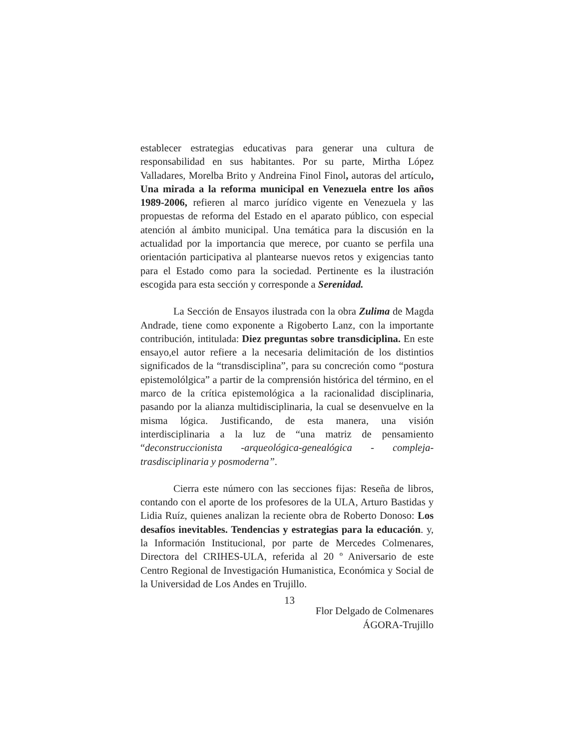establecer estrategias educativas para generar una cultura de responsabilidad en sus habitantes. Por su parte, Mirtha López Valladares, Morelba Brito y Andreina Finol Finol, autoras del artículo, Una mirada a la reforma municipal en Venezuela entre los años 1989-2006, refieren al marco jurídico vigente en Venezuela y las propuestas de reforma del Estado en el aparato público, con especial atención al ámbito municipal. Una temática para la discusión en la actualidad por la importancia que merece, por cuanto se perfila una orientación participativa al plantearse nuevos retos y exigencias tanto para el Estado como para la sociedad. Pertinente es la ilustración escogida para esta sección y corresponde a Serenidad.
La Sección de Ensayos ilustrada con la obra Zulima de Magda Andrade, tiene como exponente a Rigoberto Lanz, con la importante contribución, intitulada: Diez preguntas sobre transdiciplina. En este ensayo,el autor refiere a la necesaria delimitación de los distintios significados de la “transdisciplina”, para su concreción como “postura epistemolólgica” a partir de la comprensión histórica del término, en el marco de la crítica epistemológica a la racionalidad disciplinaria, pasando por la alianza multidisciplinaria, la cual se desenvuelve en la misma lógica. Justificando, de esta manera, una visión interdisciplinaria a la luz de “una matriz de pensamiento “deconstruccionista -arqueológica-genealógica - compleja- trasdisciplinaria y posmoderna”.
Cierra este número con las secciones fijas: Reseña de libros, contando con el aporte de los profesores de la ULA, Arturo Bastidas y Lidia Ruíz, quienes analizan la reciente obra de Roberto Donoso: Los desafíos inevitables. Tendencias y estrategias para la educación. y, la Información Institucional, por parte de Mercedes Colmenares, Directora del CRIHES-ULA, referida al 20 º Aniversario de este Centro Regional de Investigación Humanistica, Económica y Social de la Universidad de Los Andes en Trujillo.
Flor Delgado de Colmenares
ÁGORA-Trujillo
13